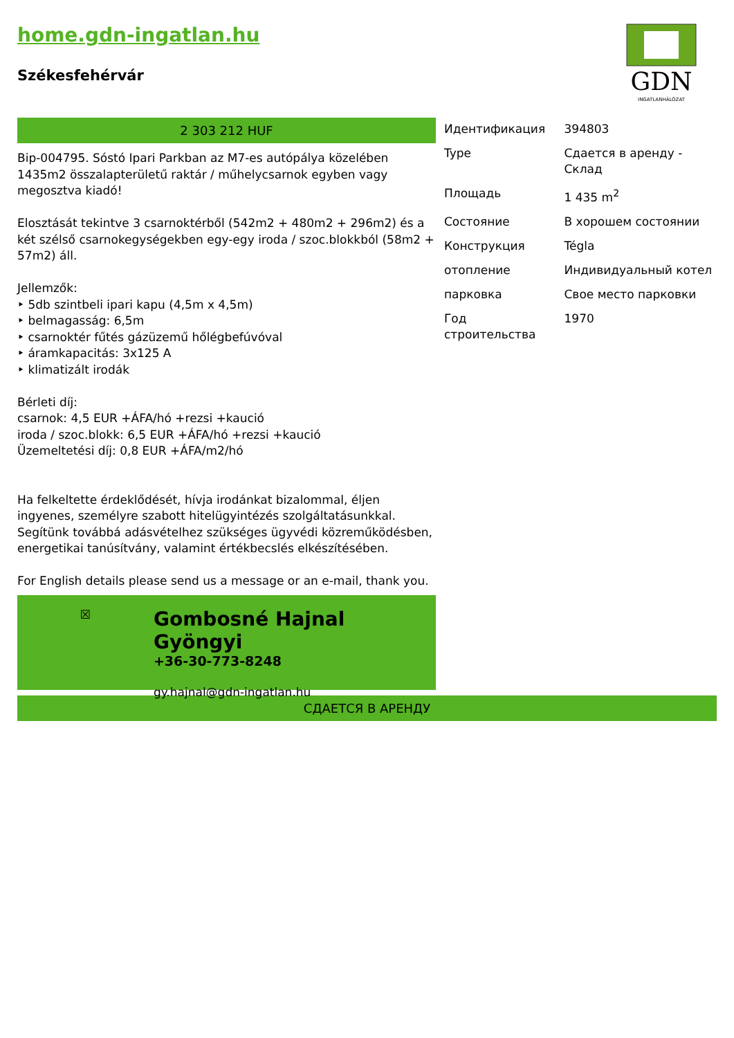home.gdn-ingatlan.hu
Székesfehérvár
GDN
INGATLANHÁLÓZAT
2 303 212 HUF
Bip-004795. Sóstó Ipari Parkban az M7-es autópálya közelében 1435m2 összalapterületű raktár / műhelycsarnok egyben vagy megosztva kiadó!
Elosztását tekintve 3 csarnoktérből (542m2 + 480m2 + 296m2) és a két szélső csarnokegységekben egy-egy iroda / szoc.blokkból (58m2 + 57m2) áll.
Jellemzők:
‣ 5db szintbeli ipari kapu (4,5m x 4,5m)
‣ belmagasság: 6,5m
‣ csarnoktér fűtés gázüzemű hőlégbefúvóval
‣ áramkapacitás: 3x125 A
‣ klimatizált irodák
Bérleti díj:
csarnok: 4,5 EUR +ÁFA/hó +rezsi +kaució
iroda / szoc.blokk: 6,5 EUR +ÁFA/hó +rezsi +kaució
Üzemeltetési díj: 0,8 EUR +ÁFA/m2/hó
Ha felkeltette érdeklődését, hívja irodánkat bizalommal, éljen ingyenes, személyre szabott hitelügyintézés szolgáltatásunkkal. Segítünk továbbá adásvételhez szükséges ügyvédi közreműködésben, energetikai tanúsítvány, valamint értékbecslés elkészítésében.
For English details please send us a message or an e-mail, thank you.
☒
Gombosné Hajnal Gyöngyi
+36-30-773-8248
gy.hajnal@gdn-ingatlan.hu
| Идентификация | 394803 |
| Type | Сдается в аренду - Склад |
| Площадь | 1 435 m<sup>2</sup> |
| Состояние | В хорошем состоянии |
| Конструкция | Tégla |
| отопление | Индивидуальный котел |
| парковка | Свое место парковки |
| Год строительства | 1970 |
СДАЕТСЯ В АРЕНДУ